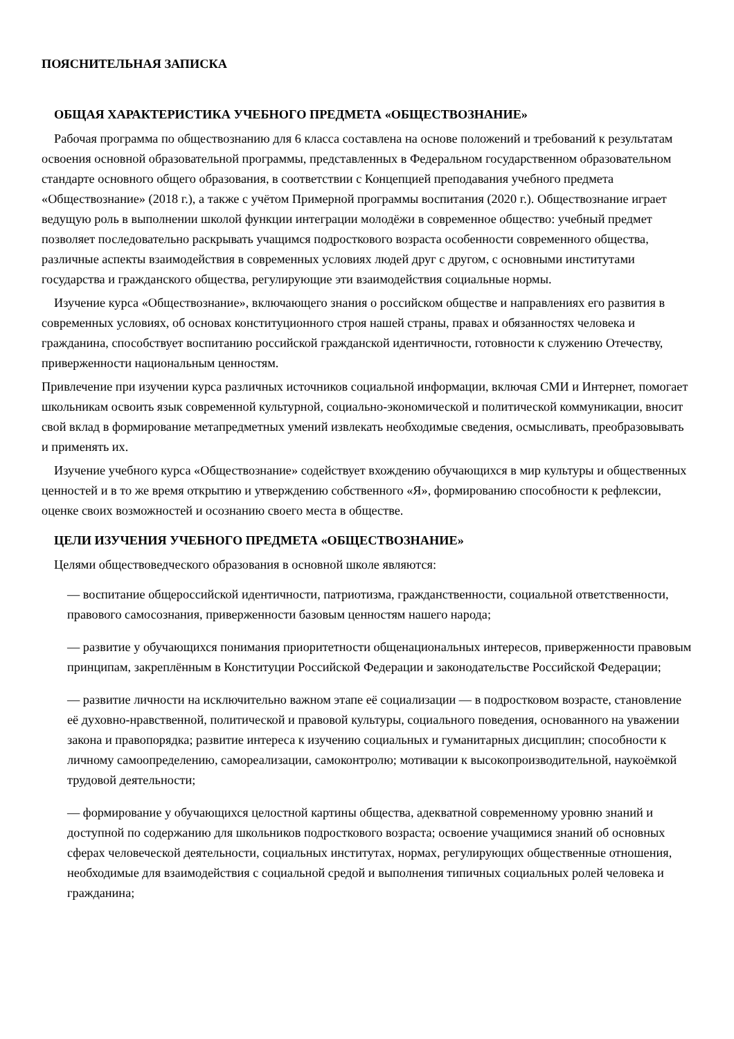ПОЯСНИТЕЛЬНАЯ ЗАПИСКА
ОБЩАЯ ХАРАКТЕРИСТИКА УЧЕБНОГО ПРЕДМЕТА «ОБЩЕСТВОЗНАНИЕ»
Рабочая программа по обществознанию для 6 класса составлена на основе положений и требований к результатам освоения основной образовательной программы, представленных в Федеральном государственном образовательном стандарте основного общего образования, в соответствии с Концепцией преподавания учебного предмета «Обществознание» (2018 г.), а также с учётом Примерной программы воспитания (2020 г.). Обществознание играет ведущую роль в выполнении школой функции интеграции молодёжи в современное общество: учебный предмет позволяет последовательно раскрывать учащимся подросткового возраста особенности современного общества, различные аспекты взаимодействия в современных условиях людей друг с другом, с основными институтами государства и гражданского общества, регулирующие эти взаимодействия социальные нормы.
Изучение курса «Обществознание», включающего знания о российском обществе и направлениях его развития в современных условиях, об основах конституционного строя нашей страны, правах и обязанностях человека и гражданина, способствует воспитанию российской гражданской идентичности, готовности к служению Отечеству, приверженности национальным ценностям.
Привлечение при изучении курса различных источников социальной информации, включая СМИ и Интернет, помогает школьникам освоить язык современной культурной, социально-экономической и политической коммуникации, вносит свой вклад в формирование метапредметных умений извлекать необходимые сведения, осмысливать, преобразовывать и применять их.
Изучение учебного курса «Обществознание» содействует вхождению обучающихся в мир культуры и общественных ценностей и в то же время открытию и утверждению собственного «Я», формированию способности к рефлексии, оценке своих возможностей и осознанию своего места в обществе.
ЦЕЛИ ИЗУЧЕНИЯ УЧЕБНОГО ПРЕДМЕТА «ОБЩЕСТВОЗНАНИЕ»
Целями обществоведческого образования в основной школе являются:
— воспитание общероссийской идентичности, патриотизма, гражданственности, социальной ответственности, правового самосознания, приверженности базовым ценностям нашего народа;
— развитие у обучающихся понимания приоритетности общенациональных интересов, приверженности правовым принципам, закреплённым в Конституции Российской Федерации и законодательстве Российской Федерации;
— развитие личности на исключительно важном этапе её социализации — в подростковом возрасте, становление её духовно-нравственной, политической и правовой культуры, социального поведения, основанного на уважении закона и правопорядка; развитие интереса к изучению социальных и гуманитарных дисциплин; способности к личному самоопределению, самореализации, самоконтролю; мотивации к высокопроизводительной, наукоёмкой трудовой деятельности;
— формирование у обучающихся целостной картины общества, адекватной современному уровню знаний и доступной по содержанию для школьников подросткового возраста; освоение учащимися знаний об основных сферах человеческой деятельности, социальных институтах, нормах, регулирующих общественные отношения, необходимые для взаимодействия с социальной средой и выполнения типичных социальных ролей человека и гражданина;